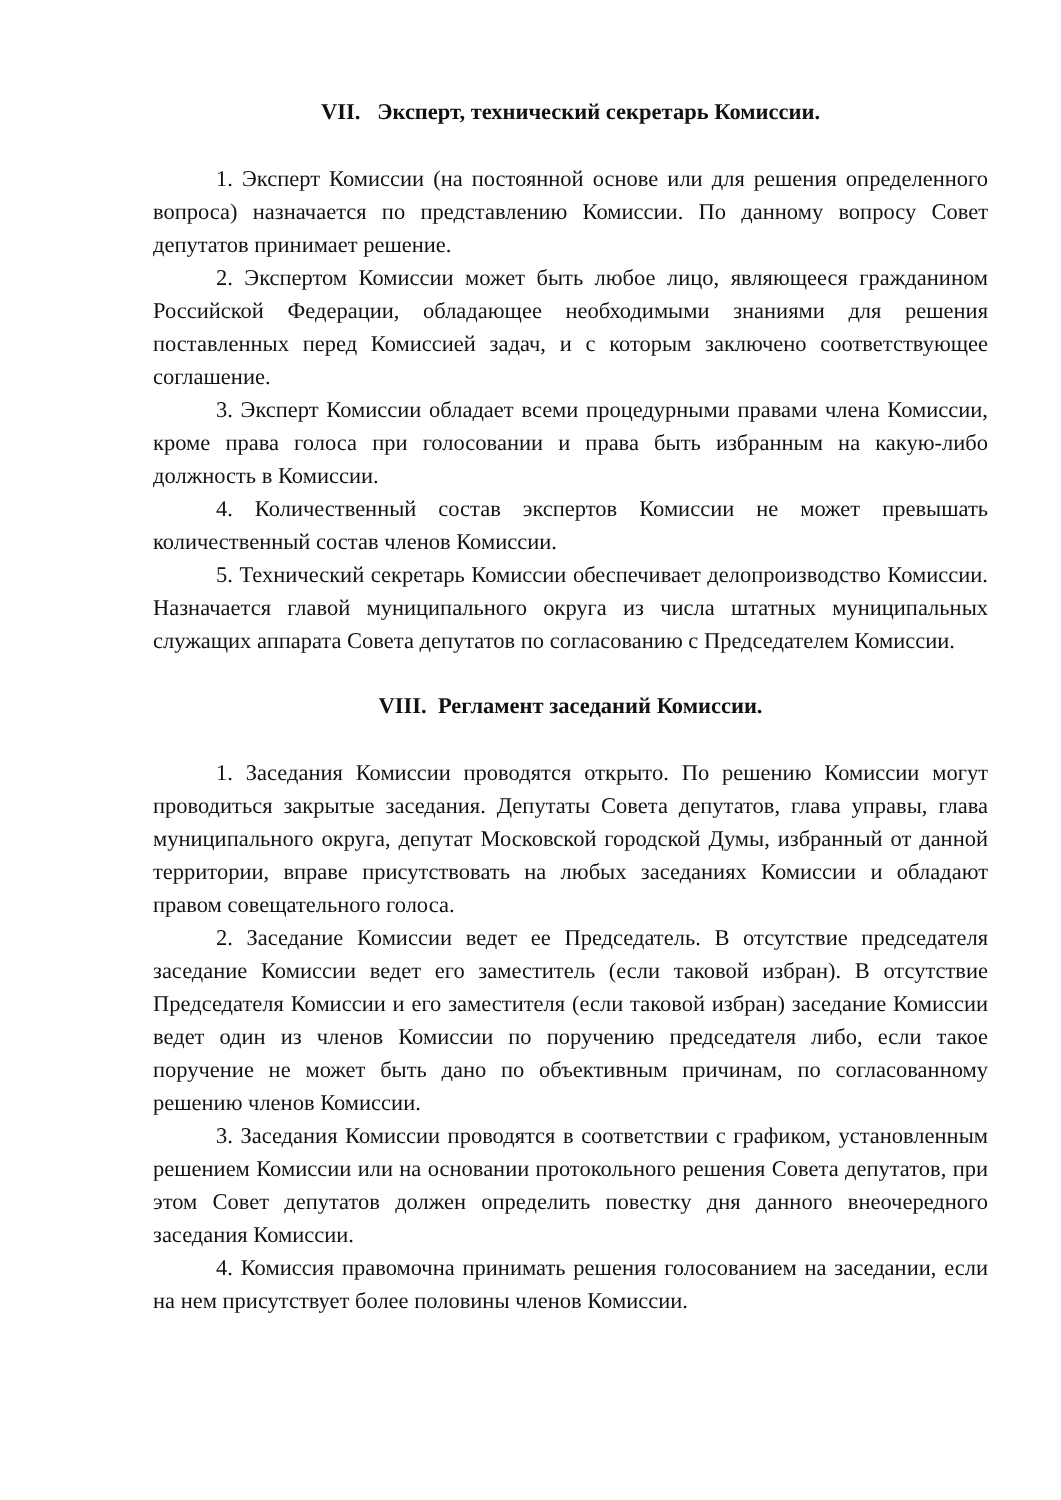VII. Эксперт, технический секретарь Комиссии.
1. Эксперт Комиссии (на постоянной основе или для решения определенного вопроса) назначается по представлению Комиссии. По данному вопросу Совет депутатов принимает решение.
2. Экспертом Комиссии может быть любое лицо, являющееся гражданином Российской Федерации, обладающее необходимыми знаниями для решения поставленных перед Комиссией задач, и с которым заключено соответствующее соглашение.
3. Эксперт Комиссии обладает всеми процедурными правами члена Комиссии, кроме права голоса при голосовании и права быть избранным на какую-либо должность в Комиссии.
4. Количественный состав экспертов Комиссии не может превышать количественный состав членов Комиссии.
5. Технический секретарь Комиссии обеспечивает делопроизводство Комиссии. Назначается главой муниципального округа из числа штатных муниципальных служащих аппарата Совета депутатов по согласованию с Председателем Комиссии.
VIII. Регламент заседаний Комиссии.
1. Заседания Комиссии проводятся открыто. По решению Комиссии могут проводиться закрытые заседания. Депутаты Совета депутатов, глава управы, глава муниципального округа, депутат Московской городской Думы, избранный от данной территории, вправе присутствовать на любых заседаниях Комиссии и обладают правом совещательного голоса.
2. Заседание Комиссии ведет ее Председатель. В отсутствие председателя заседание Комиссии ведет его заместитель (если таковой избран). В отсутствие Председателя Комиссии и его заместителя (если таковой избран) заседание Комиссии ведет один из членов Комиссии по поручению председателя либо, если такое поручение не может быть дано по объективным причинам, по согласованному решению членов Комиссии.
3. Заседания Комиссии проводятся в соответствии с графиком, установленным решением Комиссии или на основании протокольного решения Совета депутатов, при этом Совет депутатов должен определить повестку дня данного внеочередного заседания Комиссии.
4. Комиссия правомочна принимать решения голосованием на заседании, если на нем присутствует более половины членов Комиссии.